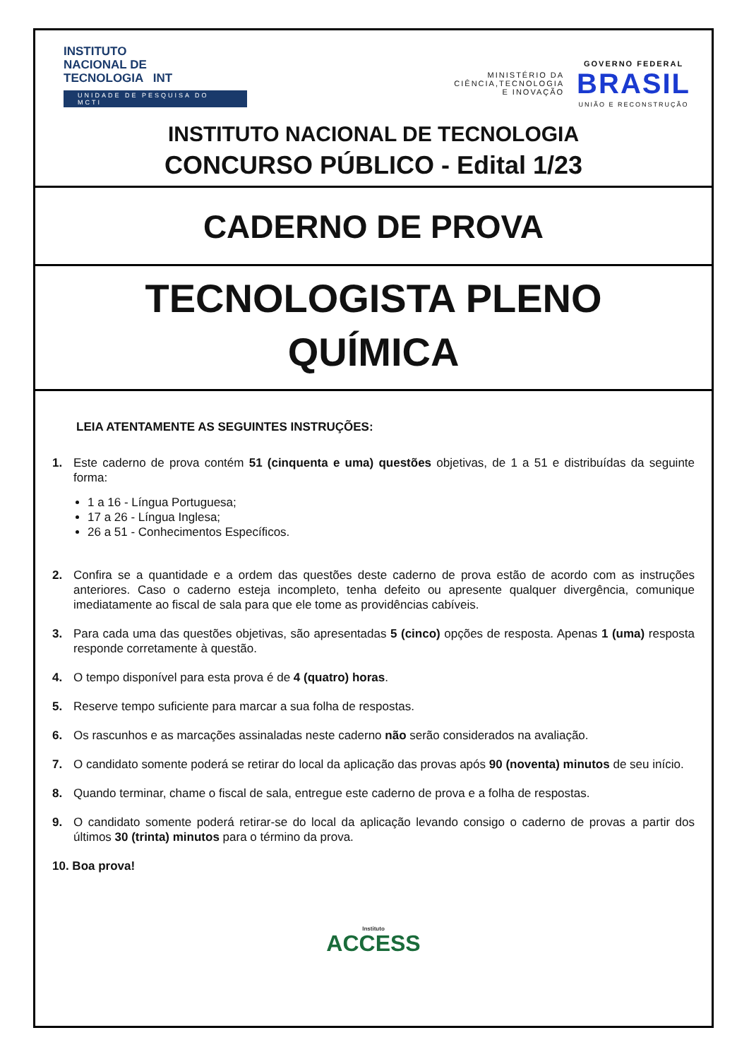INSTITUTO
NACIONAL DE
TECNOLOGIA INT
UNIDADE DE PESQUISA DO MCTI
MINISTÉRIO DA
CIÊNCIA,TECNOLOGIA
E INOVAÇÃO
GOVERNO FEDERAL
BRASIL
UNIÃO E RECONSTRUÇÃO
INSTITUTO NACIONAL DE TECNOLOGIA
CONCURSO PÚBLICO - Edital 1/23
CADERNO DE PROVA
TECNOLOGISTA PLENO
QUÍMICA
LEIA ATENTAMENTE AS SEGUINTES INSTRUÇÕES:
1. Este caderno de prova contém 51 (cinquenta e uma) questões objetivas, de 1 a 51 e distribuídas da seguinte forma:
1 a 16 - Língua Portuguesa;
17 a 26 - Língua Inglesa;
26 a 51 - Conhecimentos Específicos.
2. Confira se a quantidade e a ordem das questões deste caderno de prova estão de acordo com as instruções anteriores. Caso o caderno esteja incompleto, tenha defeito ou apresente qualquer divergência, comunique imediatamente ao fiscal de sala para que ele tome as providências cabíveis.
3. Para cada uma das questões objetivas, são apresentadas 5 (cinco) opções de resposta. Apenas 1 (uma) resposta responde corretamente à questão.
4. O tempo disponível para esta prova é de 4 (quatro) horas.
5. Reserve tempo suficiente para marcar a sua folha de respostas.
6. Os rascunhos e as marcações assinaladas neste caderno não serão considerados na avaliação.
7. O candidato somente poderá se retirar do local da aplicação das provas após 90 (noventa) minutos de seu início.
8. Quando terminar, chame o fiscal de sala, entregue este caderno de prova e a folha de respostas.
9. O candidato somente poderá retirar-se do local da aplicação levando consigo o caderno de provas a partir dos últimos 30 (trinta) minutos para o término da prova.
10. Boa prova!
Instituto
ACCESS